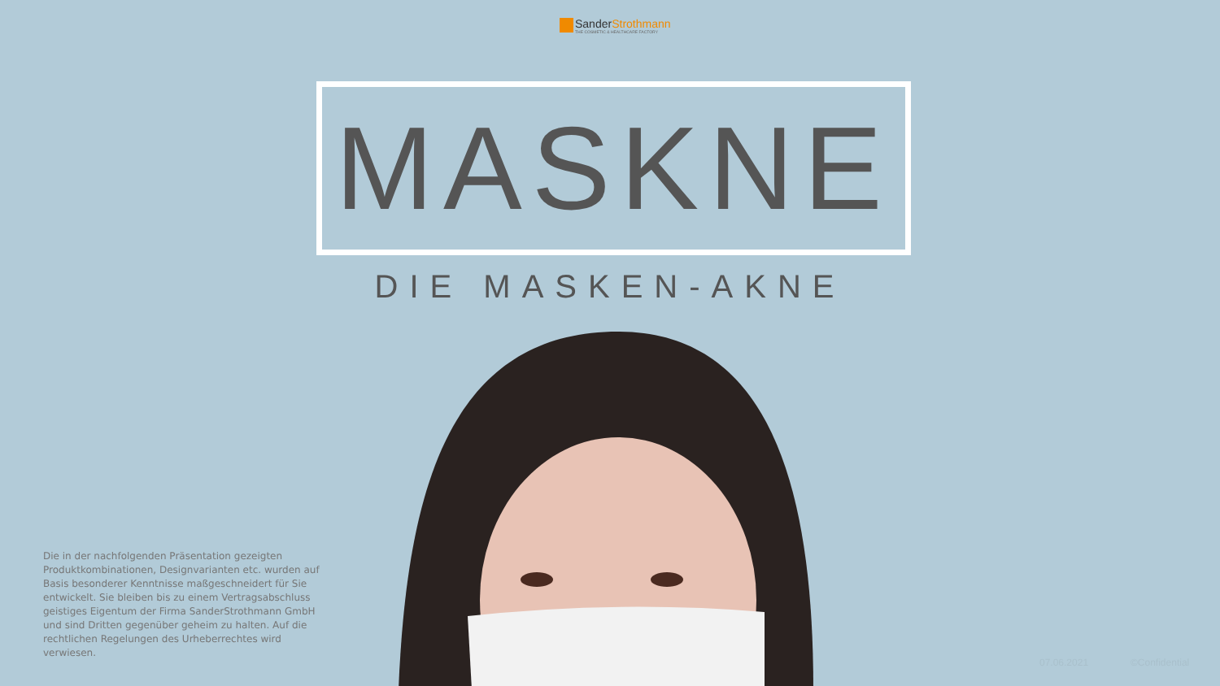SanderStrothmann
THE COSMETIC & HEALTHCARE FACTORY
MASKNE
DIE MASKEN-AKNE
Die in der nachfolgenden Präsentation gezeigten Produktkombinationen, Designvarianten etc. wurden auf Basis besonderer Kenntnisse maßgeschneidert für Sie entwickelt. Sie bleiben bis zu einem Vertragsabschluss geistiges Eigentum der Firma SanderStrothmann GmbH und sind Dritten gegenüber geheim zu halten. Auf die rechtlichen Regelungen des Urheberrechtes wird verwiesen.
07.06.2021 ©Confidential